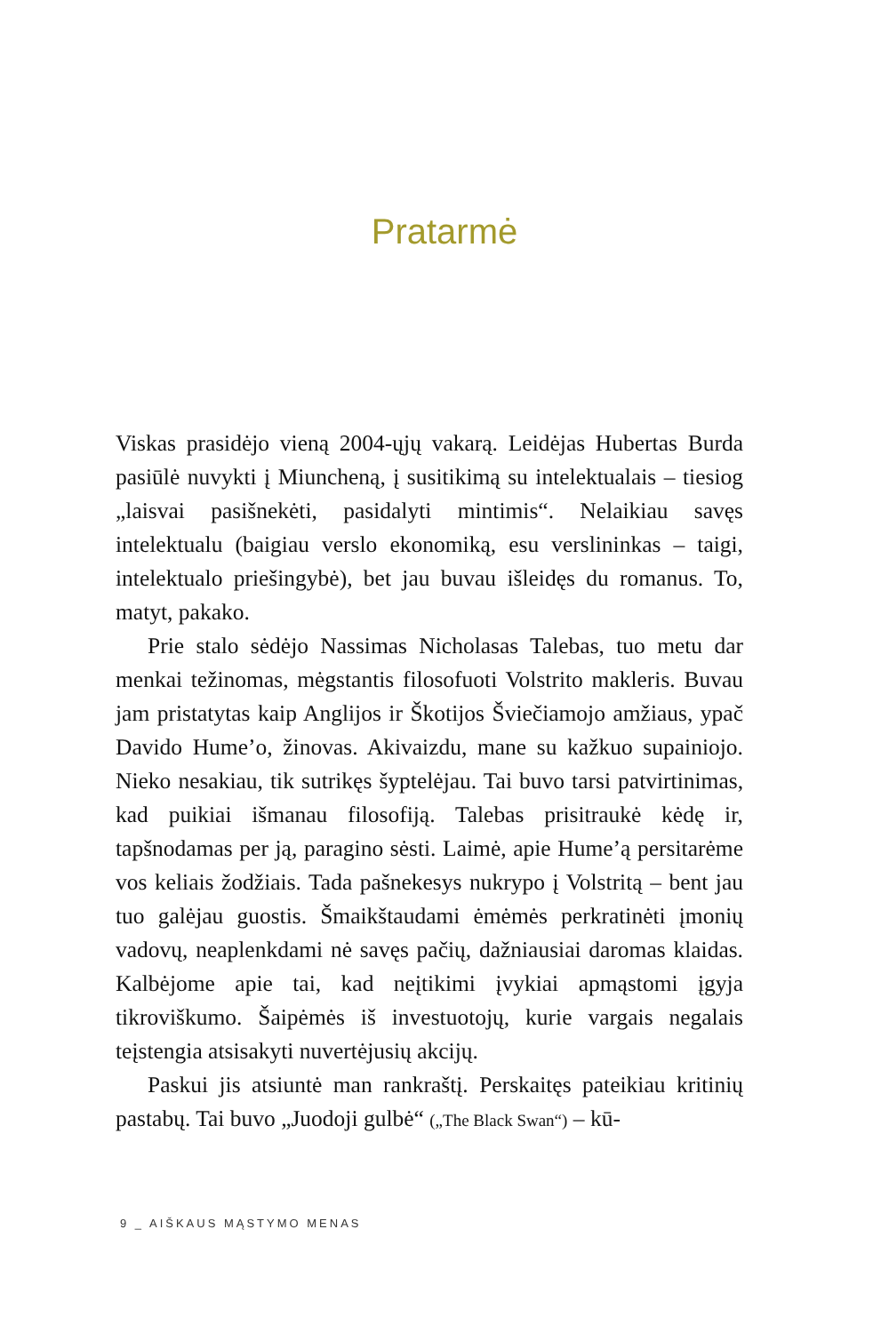Pratarmė
Viskas prasidėjo vieną 2004-ųjų vakarą. Leidėjas Hubertas Burda pasiūlė nuvykti į Miuncheną, į susitikimą su intelektualais – tiesiog „laisvai pasišnekėti, pasidalyti mintimis“. Nelaikiau savęs intelektualu (baigiau verslo ekonomiką, esu verslininkas – taigi, intelektualo priešingybė), bet jau buvau išleidęs du romanus. To, matyt, pakako.
Prie stalo sėdėjo Nassimas Nicholasas Talebas, tuo metu dar menkai težinomas, mėgstantis filosofuoti Volstrito makleris. Buvau jam pristatytas kaip Anglijos ir Škotijos Šviečiamojo amžiaus, ypač Davido Hume’o, žinovas. Akivaizdu, mane su kažkuo supainiojo. Nieko nesakiau, tik sutrikęs šyptelėjau. Tai buvo tarsi patvirtinimas, kad puikiai išmanau filosofiją. Talebas prisitraukė kėdę ir, tapšnodamas per ją, paragino sėsti. Laimė, apie Hume’ą persitarėme vos keliais žodžiais. Tada pašnekesys nukrypo į Volstritą – bent jau tuo galėjau guostis. Šmaikštaudami ėmėmės perkratinėti įmonių vadovų, neaplenkdami nė savęs pačių, dažniausiai daromas klaidas. Kalbėjome apie tai, kad neįtikimi įvykiai apmąstomi įgyja tikroviškumo. Šaipėmės iš investuotojų, kurie vargais negalais teįstengia atsisakyti nuvertėjusių akcijų.
Paskui jis atsiuntė man rankraštį. Perskaitęs pateikiau kritinių pastabų. Tai buvo „Juodoji gulbė“ („The Black Swan“) – kū-
9 _ AIŠKAUS MĄSTYMO MENAS